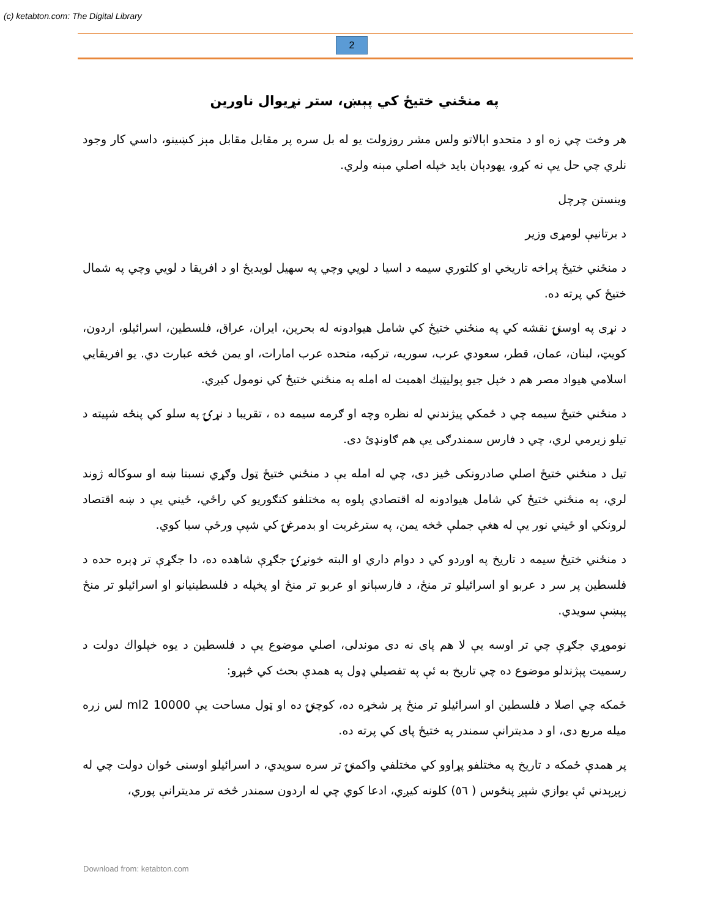(c) ketabton.com: The Digital Library
2
په منځني ختيځ کي پېښ، ستر نړيوال ناورين
هر وخت چي زه او د متحدو اېالاتو ولس مشر روزولت يو له بل سره پر مقابل مقابل مېز کښينو، داسي کار وجود نلري چي حل يې نه کړو، يهودېان بايد خپله اصلي مېنه ولري.
وينستن چرچل
د برتانيې لومړی وزير
د منځني ختيځ پراخه تاريخي او کلتوري سيمه د اسيا د لويي وچي په سهيل لويديځ او د افريقا د لويي وچي په شمال ختيځ کي پرته ده.
د نړی په اوسنۍ نقشه کي په منځني ختيځ کي شامل هيوادونه له بحرين، ايران، عراق، فلسطين، اسرائيلو، اردون، کويټ، لبنان، عمان، قطر، سعودي عرب، سوريه، ترکيه، متحده عرب امارات، او يمن څخه عبارت دي. يو افريقايي اسلامي هيواد مصر هم د خپل جيو پوليټيك اهميت له امله په منځني ختيځ کي نومول کيږي.
د منځني ختيځ سيمه چي د ځمکي پيژندني له نظره وچه او ګرمه سيمه ده ، تقريبا د نړۍ په سلو کي پنځه شپيته د تيلو زيرمي لري، چي د فارس سمندرګی يې هم ګاونډئ دی.
تيل د منځني ختيځ اصلي صادرونکی څيز دی، چي له امله يې د منځني ختيځ ټول وګړي نسبتا ښه او سوکاله ژوند لري، په منځني ختيځ کي شامل هيوادونه له اقتصادي پلوه په مختلفو کتګوريو کي راځي، ځيني يې د ښه اقتصاد لرونکي او ځيني نور يې له هغې جملې څخه يمن، په سترغربت او بدمرغۍ کي شپې ورځې سبا کوي.
د منځني ختيځ سيمه د تاريخ په اوږدو کي د دوام داري او البته خونړۍ جګړې شاهده ده، دا جګړې تر ډېره حده د فلسطين پر سر د عربو او اسرائيلو تر منځ، د فارسېانو او عربو تر منځ او پخپله د فلسطينيانو او اسرائيلو تر منځ پېښې سويدي.
نوموړي جګړې چي تر اوسه يې لا هم پای نه دی موندلی، اصلي موضوع يې د فلسطين د يوه خپلواك دولت د رسميت پېژندلو موضوع ده چي تاريخ به ئې په تفصيلي ډول په همدې بحث کي څېړو:
ځمکه چي اصلا د فلسطين او اسرائيلو تر منځ پر شخړه ده، کوچنۍ ده او ټول مساحت يې 10000 ml2 لس زره ميله مربع دی، او د مديترانې سمندر په ختيځ پای کي پرته ده.
پر همدې ځمکه د تاريخ په مختلفو پړاوو کي مختلفي واکمنۍ تر سره سويدي، د اسرائيلو اوسنی ځوان دولت چي له زېږېدني ئې يوازي شپږ پنځوس ( ٥٦) کلونه کيږي، ادعا کوي چي له اردون سمندر څخه تر مديترانې پوري،
Download from: ketabton.com